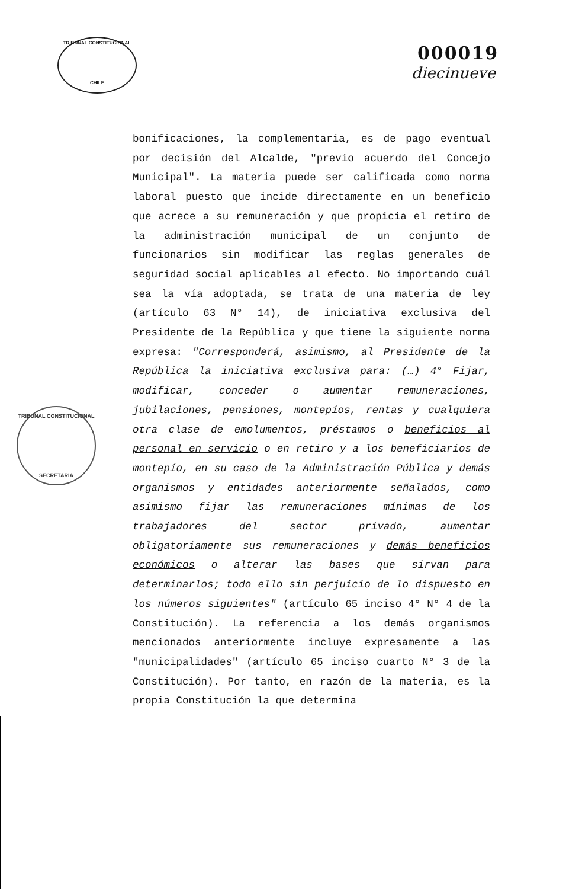TRIBUNAL CONSTITUCIONAL
CHILE
000019
diecinueve
TRIBUNAL CONSTITUCIONAL
SECRETARIA
bonificaciones, la complementaria, es de pago eventual por decisión del Alcalde, "previo acuerdo del Concejo Municipal". La materia puede ser calificada como norma laboral puesto que incide directamente en un beneficio que acrece a su remuneración y que propicia el retiro de la administración municipal de un conjunto de funcionarios sin modificar las reglas generales de seguridad social aplicables al efecto. No importando cuál sea la vía adoptada, se trata de una materia de ley (artículo 63 N° 14), de iniciativa exclusiva del Presidente de la República y que tiene la siguiente norma expresa: "Corresponderá, asimismo, al Presidente de la República la iniciativa exclusiva para: (…) 4° Fijar, modificar, conceder o aumentar remuneraciones, jubilaciones, pensiones, montepíos, rentas y cualquiera otra clase de emolumentos, préstamos o beneficios al personal en servicio o en retiro y a los beneficiarios de montepío, en su caso de la Administración Pública y demás organismos y entidades anteriormente señalados, como asimismo fijar las remuneraciones mínimas de los trabajadores del sector privado, aumentar obligatoriamente sus remuneraciones y demás beneficios económicos o alterar las bases que sirvan para determinarlos; todo ello sin perjuicio de lo dispuesto en los números siguientes" (artículo 65 inciso 4° N° 4 de la Constitución). La referencia a los demás organismos mencionados anteriormente incluye expresamente a las "municipalidades" (artículo 65 inciso cuarto N° 3 de la Constitución). Por tanto, en razón de la materia, es la propia Constitución la que determina